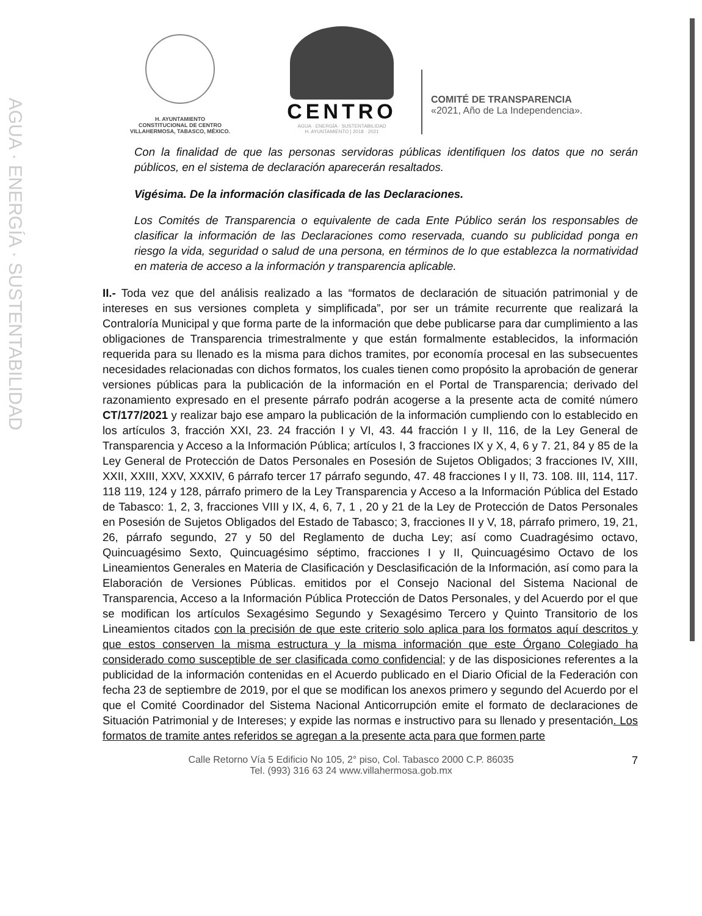AGUA · ENERGÍA · SUSTENTABILIDAD
H. AYUNTAMIENTO
CONSTITUCIONAL DE CENTRO
VILLAHERMOSA, TABASCO, MÉXICO.
CENTRO
AGUA · ENERGÍA · SUSTENTABILIDAD
H. AYUNTAMIENTO | 2018 · 2021
COMITÉ DE TRANSPARENCIA
«2021, Año de La Independencia».
Con la finalidad de que las personas servidoras públicas identifiquen los datos que no serán públicos, en el sistema de declaración aparecerán resaltados.
Vigésima. De la información clasificada de las Declaraciones.
Los Comités de Transparencia o equivalente de cada Ente Público serán los responsables de clasificar la información de las Declaraciones como reservada, cuando su publicidad ponga en riesgo la vida, seguridad o salud de una persona, en términos de lo que establezca la normatividad en materia de acceso a la información y transparencia aplicable.
II.- Toda vez que del análisis realizado a las “formatos de declaración de situación patrimonial y de intereses en sus versiones completa y simplificada”, por ser un trámite recurrente que realizará la Contraloría Municipal y que forma parte de la información que debe publicarse para dar cumplimiento a las obligaciones de Transparencia trimestralmente y que están formalmente establecidos, la información requerida para su llenado es la misma para dichos tramites, por economía procesal en las subsecuentes necesidades relacionadas con dichos formatos, los cuales tienen como propósito la aprobación de generar versiones públicas para la publicación de la información en el Portal de Transparencia; derivado del razonamiento expresado en el presente párrafo podrán acogerse a la presente acta de comité número CT/177/2021 y realizar bajo ese amparo la publicación de la información cumpliendo con lo establecido en los artículos 3, fracción XXI, 23. 24 fracción I y VI, 43. 44 fracción I y II, 116, de la Ley General de Transparencia y Acceso a la Información Pública; artículos I, 3 fracciones IX y X, 4, 6 y 7. 21, 84 y 85 de la Ley General de Protección de Datos Personales en Posesión de Sujetos Obligados; 3 fracciones IV, XIII, XXII, XXIII, XXV, XXXIV, 6 párrafo tercer 17 párrafo segundo, 47. 48 fracciones I y II, 73. 108. III, 114, 117. 118 119, 124 y 128, párrafo primero de la Ley Transparencia y Acceso a la Información Pública del Estado de Tabasco: 1, 2, 3, fracciones VIII y IX, 4, 6, 7, 1 , 20 y 21 de la Ley de Protección de Datos Personales en Posesión de Sujetos Obligados del Estado de Tabasco; 3, fracciones II y V, 18, párrafo primero, 19, 21, 26, párrafo segundo, 27 y 50 del Reglamento de ducha Ley; así como Cuadragésimo octavo, Quincuagésimo Sexto, Quincuagésimo séptimo, fracciones I y II, Quincuagésimo Octavo de los Lineamientos Generales en Materia de Clasificación y Desclasificación de la Información, así como para la Elaboración de Versiones Públicas. emitidos por el Consejo Nacional del Sistema Nacional de Transparencia, Acceso a la Información Pública Protección de Datos Personales, y del Acuerdo por el que se modifican los artículos Sexagésimo Segundo y Sexagésimo Tercero y Quinto Transitorio de los Lineamientos citados con la precisión de que este criterio solo aplica para los formatos aquí descritos y que estos conserven la misma estructura y la misma información que este Órgano Colegiado ha considerado como susceptible de ser clasificada como confidencial; y de las disposiciones referentes a la publicidad de la información contenidas en el Acuerdo publicado en el Diario Oficial de la Federación con fecha 23 de septiembre de 2019, por el que se modifican los anexos primero y segundo del Acuerdo por el que el Comité Coordinador del Sistema Nacional Anticorrupción emite el formato de declaraciones de Situación Patrimonial y de Intereses; y expide las normas e instructivo para su llenado y presentación. Los formatos de tramite antes referidos se agregan a la presente acta para que formen parte
Calle Retorno Vía 5 Edificio No 105, 2° piso, Col. Tabasco 2000 C.P. 86035
Tel. (993) 316 63 24 www.villahermosa.gob.mx
7